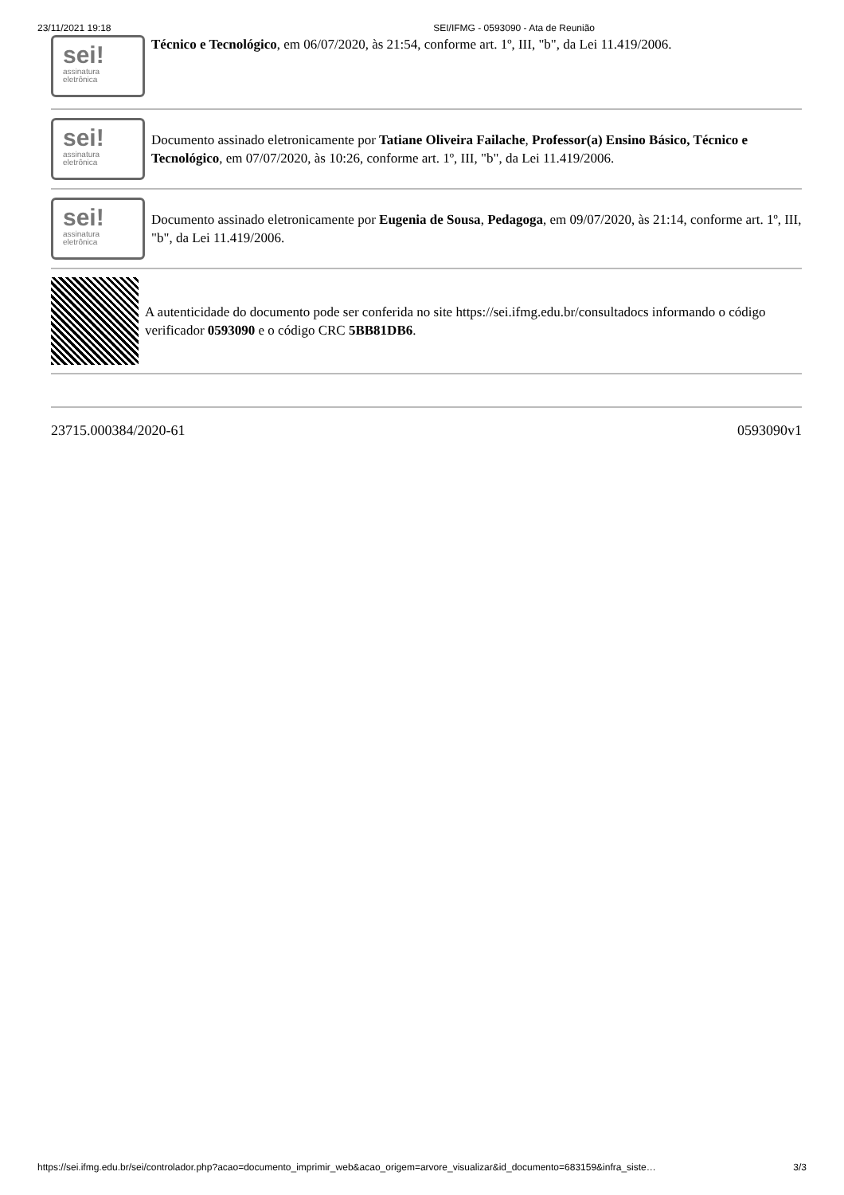23/11/2021 19:18 SEI/IFMG - 0593090 - Ata de Reunião
sei!
assinatura
eletrônica
Técnico e Tecnológico, em 06/07/2020, às 21:54, conforme art. 1º, III, "b", da Lei 11.419/2006.
sei!
assinatura
eletrônica
Documento assinado eletronicamente por Tatiane Oliveira Failache, Professor(a) Ensino Básico, Técnico e Tecnológico, em 07/07/2020, às 10:26, conforme art. 1º, III, "b", da Lei 11.419/2006.
sei!
assinatura
eletrônica
Documento assinado eletronicamente por Eugenia de Sousa, Pedagoga, em 09/07/2020, às 21:14, conforme art. 1º, III, "b", da Lei 11.419/2006.
A autenticidade do documento pode ser conferida no site https://sei.ifmg.edu.br/consultadocs informando o código verificador 0593090 e o código CRC 5BB81DB6.
23715.000384/2020-61 0593090v1
https://sei.ifmg.edu.br/sei/controlador.php?acao=documento_imprimir_web&acao_origem=arvore_visualizar&id_documento=683159&infra_siste… 3/3